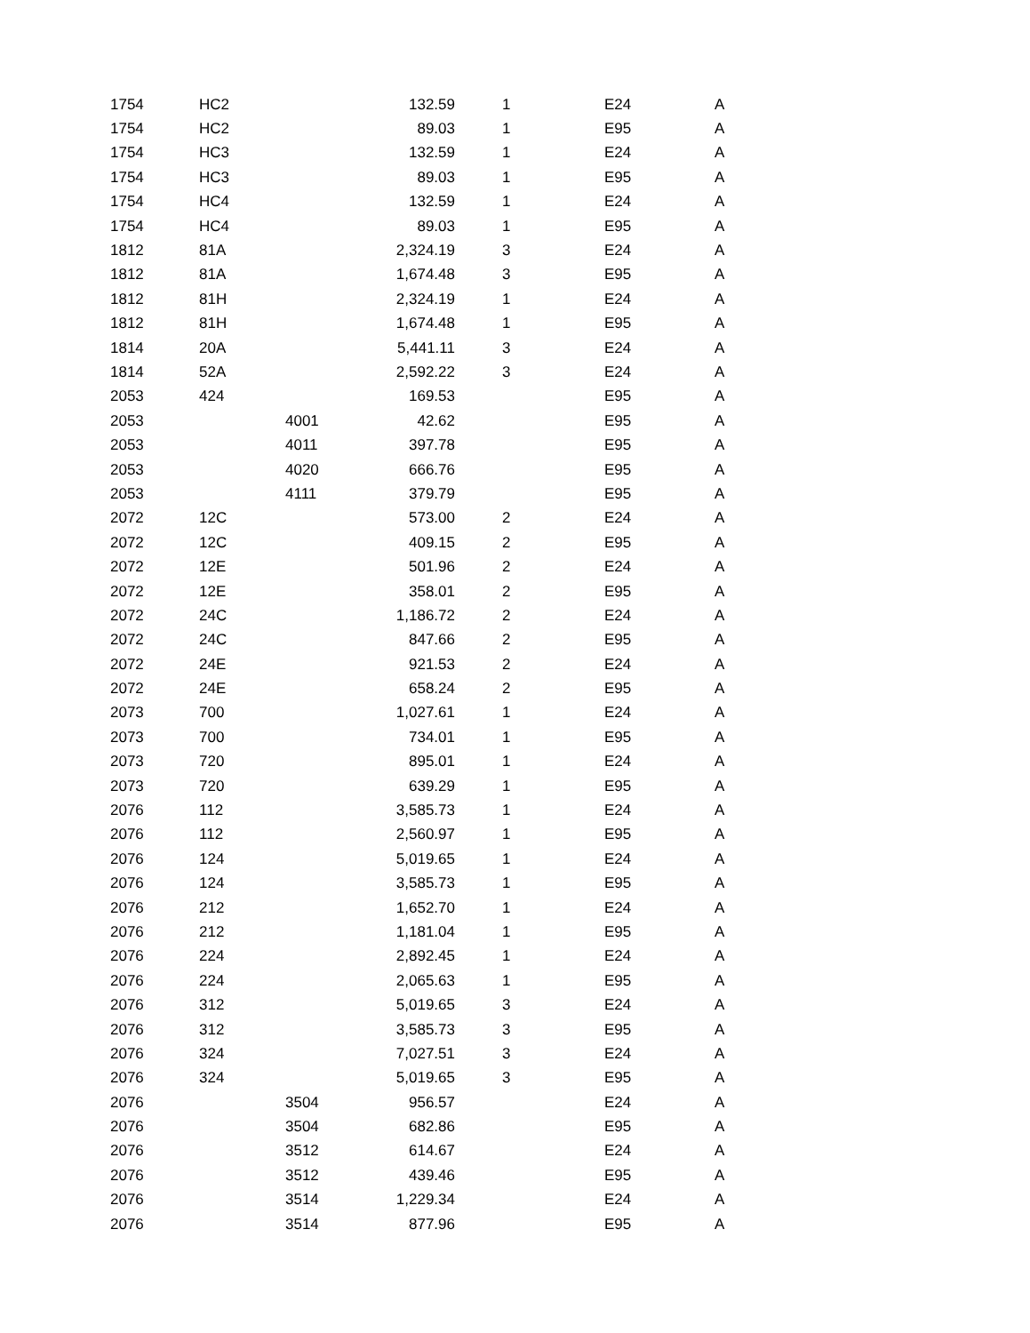| 1754 | HC2 | | 132.59 | 1 | E24 | A |
| 1754 | HC2 | | 89.03 | 1 | E95 | A |
| 1754 | HC3 | | 132.59 | 1 | E24 | A |
| 1754 | HC3 | | 89.03 | 1 | E95 | A |
| 1754 | HC4 | | 132.59 | 1 | E24 | A |
| 1754 | HC4 | | 89.03 | 1 | E95 | A |
| 1812 | 81A | | 2,324.19 | 3 | E24 | A |
| 1812 | 81A | | 1,674.48 | 3 | E95 | A |
| 1812 | 81H | | 2,324.19 | 1 | E24 | A |
| 1812 | 81H | | 1,674.48 | 1 | E95 | A |
| 1814 | 20A | | 5,441.11 | 3 | E24 | A |
| 1814 | 52A | | 2,592.22 | 3 | E24 | A |
| 2053 | 424 | | 169.53 | | E95 | A |
| 2053 | | 4001 | 42.62 | | E95 | A |
| 2053 | | 4011 | 397.78 | | E95 | A |
| 2053 | | 4020 | 666.76 | | E95 | A |
| 2053 | | 4111 | 379.79 | | E95 | A |
| 2072 | 12C | | 573.00 | 2 | E24 | A |
| 2072 | 12C | | 409.15 | 2 | E95 | A |
| 2072 | 12E | | 501.96 | 2 | E24 | A |
| 2072 | 12E | | 358.01 | 2 | E95 | A |
| 2072 | 24C | | 1,186.72 | 2 | E24 | A |
| 2072 | 24C | | 847.66 | 2 | E95 | A |
| 2072 | 24E | | 921.53 | 2 | E24 | A |
| 2072 | 24E | | 658.24 | 2 | E95 | A |
| 2073 | 700 | | 1,027.61 | 1 | E24 | A |
| 2073 | 700 | | 734.01 | 1 | E95 | A |
| 2073 | 720 | | 895.01 | 1 | E24 | A |
| 2073 | 720 | | 639.29 | 1 | E95 | A |
| 2076 | 112 | | 3,585.73 | 1 | E24 | A |
| 2076 | 112 | | 2,560.97 | 1 | E95 | A |
| 2076 | 124 | | 5,019.65 | 1 | E24 | A |
| 2076 | 124 | | 3,585.73 | 1 | E95 | A |
| 2076 | 212 | | 1,652.70 | 1 | E24 | A |
| 2076 | 212 | | 1,181.04 | 1 | E95 | A |
| 2076 | 224 | | 2,892.45 | 1 | E24 | A |
| 2076 | 224 | | 2,065.63 | 1 | E95 | A |
| 2076 | 312 | | 5,019.65 | 3 | E24 | A |
| 2076 | 312 | | 3,585.73 | 3 | E95 | A |
| 2076 | 324 | | 7,027.51 | 3 | E24 | A |
| 2076 | 324 | | 5,019.65 | 3 | E95 | A |
| 2076 | | 3504 | 956.57 | | E24 | A |
| 2076 | | 3504 | 682.86 | | E95 | A |
| 2076 | | 3512 | 614.67 | | E24 | A |
| 2076 | | 3512 | 439.46 | | E95 | A |
| 2076 | | 3514 | 1,229.34 | | E24 | A |
| 2076 | | 3514 | 877.96 | | E95 | A |